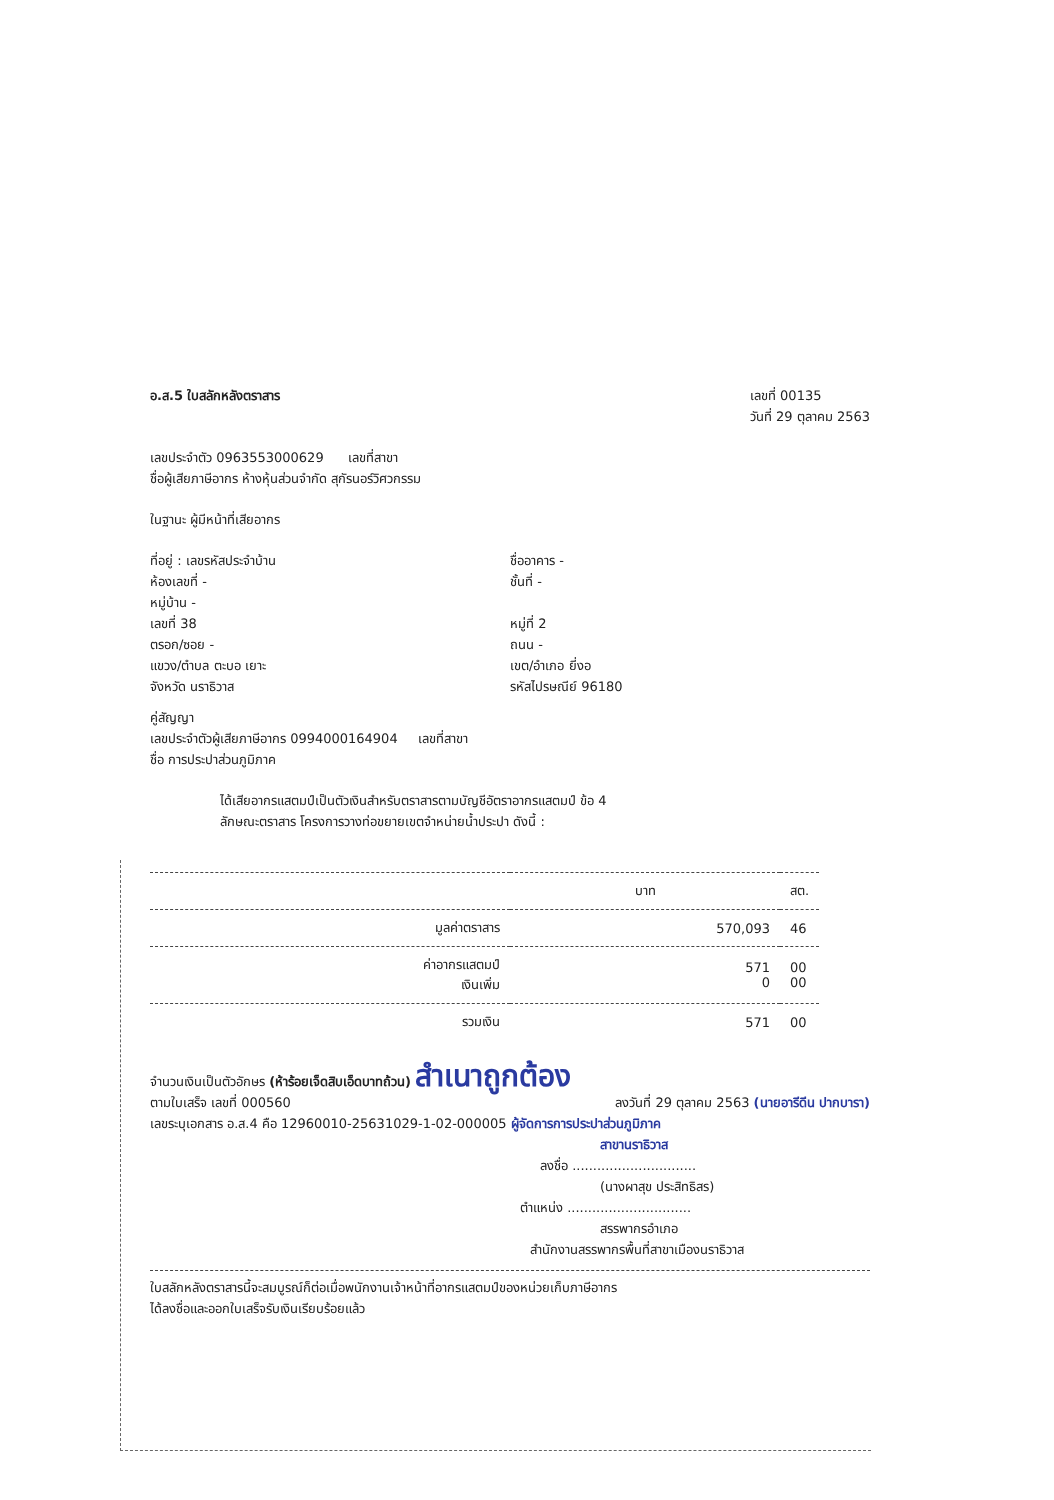อ.ส.5 ใบสลักหลังตราสาร เลขที่ 00135
วันที่ 29 ตุลาคม 2563
เลขประจำตัว 0963553000629 เลขที่สาขา
ชื่อผู้เสียภาษีอากร ห้างหุ้นส่วนจำกัด สุกัรนอร์วิศวกรรม
ในฐานะ ผู้มีหน้าที่เสียอากร
ที่อยู่ : เลขรหัสประจำบ้าน
ห้องเลขที่ -
หมู่บ้าน -
เลขที่ 38
ตรอก/ซอย -
แขวง/ตำบล ตะบอ เยาะ
จังหวัด นราธิวาส
ชื่ออาคาร -
ชั้นที่ -
หมู่ที่ 2
ถนน -
เขต/อำเภอ ยี่งอ
รหัสไปรษณีย์ 96180
คู่สัญญา
เลขประจำตัวผู้เสียภาษีอากร 0994000164904 เลขที่สาขา
ชื่อ การประปาส่วนภูมิภาค
ได้เสียอากรแสตมป์เป็นตัวเงินสำหรับตราสารตามบัญชีอัตราอากรแสตมป์ ข้อ 4
ลักษณะตราสาร โครงการวางท่อขยายเขตจำหน่ายน้ำประปา ดังนี้ :
| | บาท | สต. |
| --- | --- | --- |
| มูลค่าตราสาร | 570,093 | 46 |
| ค่าอากรแสตมป์ เงินเพิ่ม | 571 0 | 00 00 |
| รวมเงิน | 571 | 00 |
จำนวนเงินเป็นตัวอักษร (ห้าร้อยเจ็ดสิบเอ็ดบาทถ้วน) สำเนาถูกต้อง
ตามใบเสร็จ เลขที่ 000560 ลงวันที่ 29 ตุลาคม 2563 (นายอารีดีน ปากบารา)
เลขระบุเอกสาร อ.ส.4 คือ 12960010-25631029-1-02-000005 ผู้จัดการการประปาส่วนภูมิภาค
สาขานราธิวาส
ลงชื่อ ..............................
(นางผาสุข ประสิทธิสร)
ตำแหน่ง ..............................
สรรพากรอำเภอ
สำนักงานสรรพากรพื้นที่สาขาเมืองนราธิวาส
ใบสลักหลังตราสารนี้จะสมบูรณ์ก็ต่อเมื่อพนักงานเจ้าหน้าที่อากรแสตมป์ของหน่วยเก็บภาษีอากร
ได้ลงชื่อและออกใบเสร็จรับเงินเรียบร้อยแล้ว